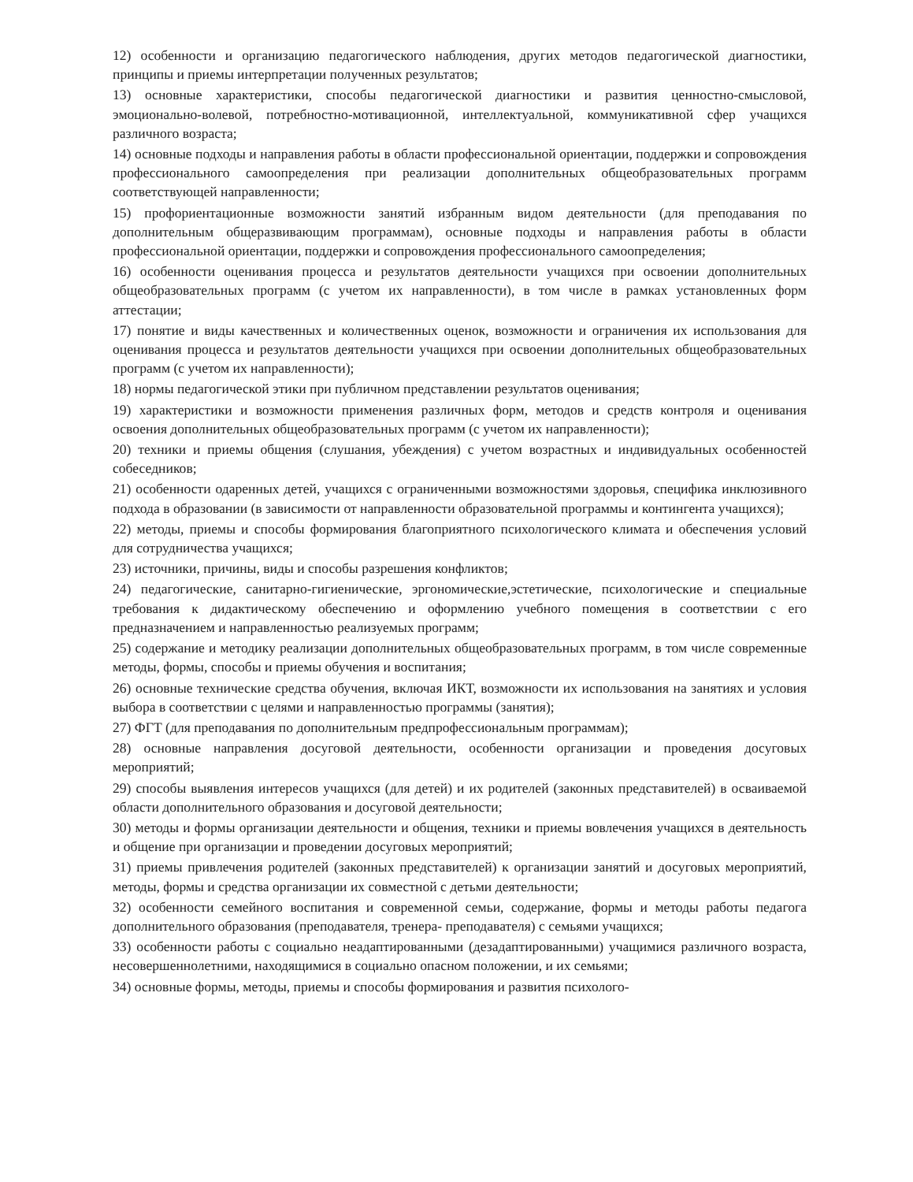12) особенности и организацию педагогического наблюдения, других методов педагогической диагностики, принципы и приемы интерпретации полученных результатов;
13) основные характеристики, способы педагогической диагностики и развития ценностно-смысловой, эмоционально-волевой, потребностно-мотивационной, интеллектуальной, коммуникативной сфер учащихся различного возраста;
14) основные подходы и направления работы в области профессиональной ориентации, поддержки и сопровождения профессионального самоопределения при реализации дополнительных общеобразовательных программ соответствующей направленности;
15) профориентационные возможности занятий избранным видом деятельности (для преподавания по дополнительным общеразвивающим программам), основные подходы и направления работы в области профессиональной ориентации, поддержки и сопровождения профессионального самоопределения;
16) особенности оценивания процесса и результатов деятельности учащихся при освоении дополнительных общеобразовательных программ (с учетом их направленности), в том числе в рамках установленных форм аттестации;
17) понятие и виды качественных и количественных оценок, возможности и ограничения их использования для оценивания процесса и результатов деятельности учащихся при освоении дополнительных общеобразовательных программ (с учетом их направленности);
18) нормы педагогической этики при публичном представлении результатов оценивания;
19) характеристики и возможности применения различных форм, методов и средств контроля и оценивания освоения дополнительных общеобразовательных программ (с учетом их направленности);
20) техники и приемы общения (слушания, убеждения) с учетом возрастных и индивидуальных особенностей собеседников;
21) особенности одаренных детей, учащихся с ограниченными возможностями здоровья, специфика инклюзивного подхода в образовании (в зависимости от направленности образовательной программы и контингента учащихся);
22) методы, приемы и способы формирования благоприятного психологического климата и обеспечения условий для сотрудничества учащихся;
23) источники, причины, виды и способы разрешения конфликтов;
24) педагогические, санитарно-гигиенические, эргономические,эстетические, психологические и специальные требования к дидактическому обеспечению и оформлению учебного помещения в соответствии с его предназначением и направленностью реализуемых программ;
25) содержание и методику реализации дополнительных общеобразовательных программ, в том числе современные методы, формы, способы и приемы обучения и воспитания;
26) основные технические средства обучения, включая ИКТ, возможности их использования на занятиях и условия выбора в соответствии с целями и направленностью программы (занятия);
27) ФГТ (для преподавания по дополнительным предпрофессиональным программам);
28) основные направления досуговой деятельности, особенности организации и проведения досуговых мероприятий;
29) способы выявления интересов учащихся (для детей) и их родителей (законных представителей) в осваиваемой области дополнительного образования и досуговой деятельности;
30) методы и формы организации деятельности и общения, техники и приемы вовлечения учащихся в деятельность и общение при организации и проведении досуговых мероприятий;
31) приемы привлечения родителей (законных представителей) к организации занятий и досуговых мероприятий, методы, формы и средства организации их совместной с детьми деятельности;
32) особенности семейного воспитания и современной семьи, содержание, формы и методы работы педагога дополнительного образования (преподавателя, тренера- преподавателя) с семьями учащихся;
33) особенности работы с социально неадаптированными (дезадаптированными) учащимися различного возраста, несовершеннолетними, находящимися в социально опасном положении, и их семьями;
34) основные формы, методы, приемы и способы формирования и развития психолого-